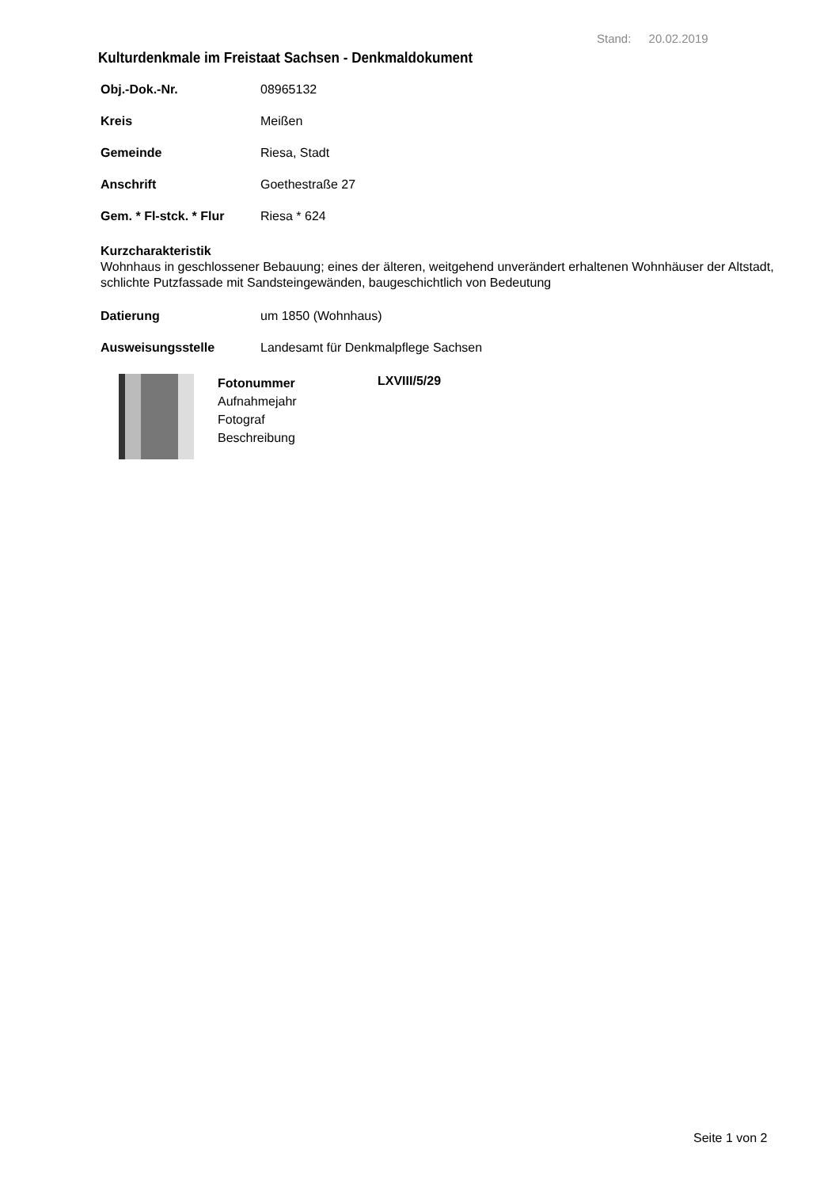Stand: 20.02.2019
Kulturdenkmale im Freistaat Sachsen - Denkmaldokument
Obj.-Dok.-Nr. 08965132
Kreis Meißen
Gemeinde Riesa, Stadt
Anschrift Goethestraße 27
Gem. * Fl-stck. * Flur Riesa * 624
Kurzcharakteristik
Wohnhaus in geschlossener Bebauung; eines der älteren, weitgehend unverändert erhaltenen Wohnhäuser der Altstadt, schlichte Putzfassade mit Sandsteingewänden, baugeschichtlich von Bedeutung
Datierung um 1850 (Wohnhaus)
Ausweisungsstelle Landesamt für Denkmalpflege Sachsen
Fotonummer
Aufnahmejahr
Fotograf
Beschreibung
LXVIII/5/29
Seite 1 von 2